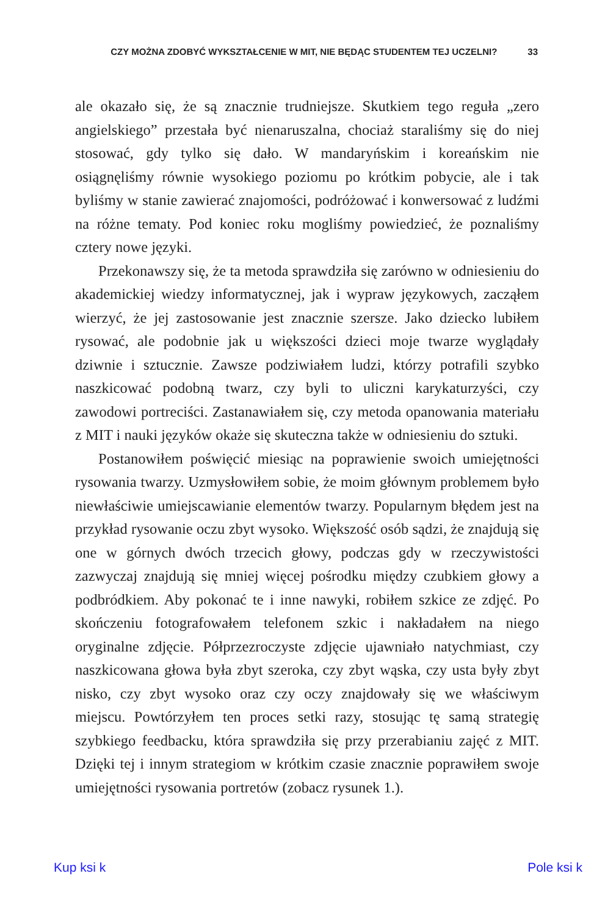CZY MOŻNA ZDOBYĆ WYKSZTAŁCENIE W MIT, NIE BĘDĄC STUDENTEM TEJ UCZELNI? 33
ale okazało się, że są znacznie trudniejsze. Skutkiem tego reguła „zero angielskiego” przestała być nienaruszalna, chociaż staraliśmy się do niej stosować, gdy tylko się dało. W mandaryńskim i koreańskim nie osiągnęliśmy równie wysokiego poziomu po krótkim pobycie, ale i tak byliśmy w stanie zawierać znajomości, podróżować i konwersować z ludźmi na różne tematy. Pod koniec roku mogliśmy powiedzieć, że poznaliśmy cztery nowe języki.
Przekonawszy się, że ta metoda sprawdziła się zarówno w odniesieniu do akademickiej wiedzy informatycznej, jak i wypraw językowych, zacząłem wierzyć, że jej zastosowanie jest znacznie szersze. Jako dziecko lubiłem rysować, ale podobnie jak u większości dzieci moje twarze wyglądały dziwnie i sztucznie. Zawsze podziwiałem ludzi, którzy potrafili szybko naszkicować podobną twarz, czy byli to uliczni karykaturzyści, czy zawodowi portreciści. Zastanawiałem się, czy metoda opanowania materiału z MIT i nauki języków okaże się skuteczna także w odniesieniu do sztuki.
Postanowiłem poświęcić miesiąc na poprawienie swoich umiejętności rysowania twarzy. Uzmysłowiłem sobie, że moim głównym problemem było niewłaściwie umiejscawianie elementów twarzy. Popularnym błędem jest na przykład rysowanie oczu zbyt wysoko. Większość osób sądzi, że znajdują się one w górnych dwóch trzecich głowy, podczas gdy w rzeczywistości zazwyczaj znajdują się mniej więcej pośrodku między czubkiem głowy a podbródkiem. Aby pokonać te i inne nawyki, robiłem szkice ze zdjęć. Po skończeniu fotografowałem telefonem szkic i nakładałem na niego oryginalne zdjęcie. Półprzezroczyste zdjęcie ujawniało natychmiast, czy naszkicowana głowa była zbyt szeroka, czy zbyt wąska, czy usta były zbyt nisko, czy zbyt wysoko oraz czy oczy znajdowały się we właściwym miejscu. Powtórzyłem ten proces setki razy, stosując tę samą strategię szybkiego feedbacku, która sprawdziła się przy przerabianiu zajęć z MIT. Dzięki tej i innym strategiom w krótkim czasie znacznie poprawiłem swoje umiejętności rysowania portretów (zobacz rysunek 1.).
Kup ksi k Pole ksi k